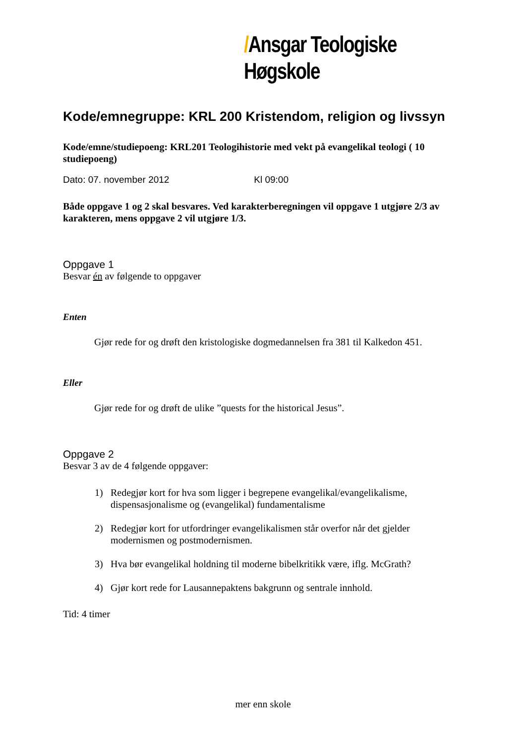/Ansgar Teologiske Høgskole
Kode/emnegruppe: KRL 200 Kristendom, religion og livssyn
Kode/emne/studiepoeng: KRL201 Teologihistorie med vekt på evangelikal teologi ( 10 studiepoeng)
Dato: 07. november 2012 Kl 09:00
Både oppgave 1 og 2 skal besvares. Ved karakterberegningen vil oppgave 1 utgjøre 2/3 av karakteren, mens oppgave 2 vil utgjøre 1/3.
Oppgave 1
Besvar én av følgende to oppgaver
Enten
Gjør rede for og drøft den kristologiske dogmedannelsen fra 381 til Kalkedon 451.
Eller
Gjør rede for og drøft de ulike ”quests for the historical Jesus”.
Oppgave 2
Besvar 3 av de 4 følgende oppgaver:
1) Redegjør kort for hva som ligger i begrepene evangelikal/evangelikalisme, dispensasjonalisme og (evangelikal) fundamentalisme
2) Redegjør kort for utfordringer evangelikalismen står overfor når det gjelder modernismen og postmodernismen.
3) Hva bør evangelikal holdning til moderne bibelkritikk være, iflg. McGrath?
4) Gjør kort rede for Lausannepaktens bakgrunn og sentrale innhold.
Tid: 4 timer
mer enn skole